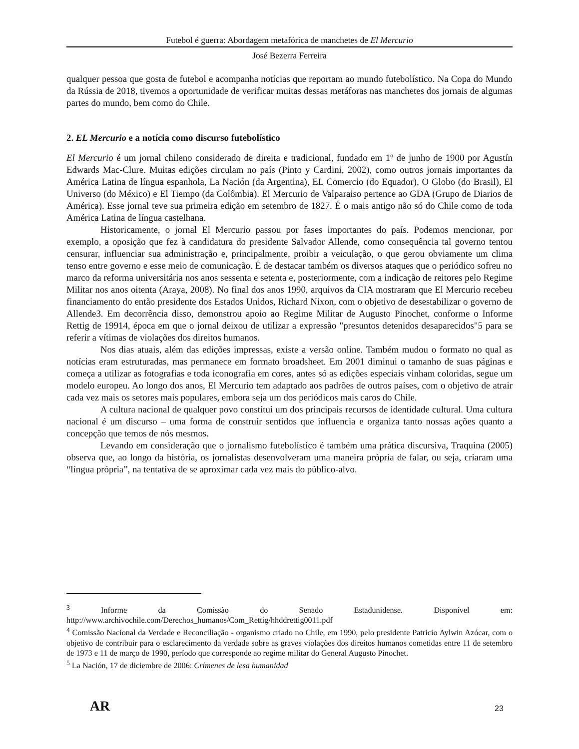Futebol é guerra: Abordagem metafórica de manchetes de El Mercurio
José Bezerra Ferreira
qualquer pessoa que gosta de futebol e acompanha notícias que reportam ao mundo futebolístico. Na Copa do Mundo da Rússia de 2018, tivemos a oportunidade de verificar muitas dessas metáforas nas manchetes dos jornais de algumas partes do mundo, bem como do Chile.
2. EL Mercurio e a notícia como discurso futebolístico
El Mercurio é um jornal chileno considerado de direita e tradicional, fundado em 1º de junho de 1900 por Agustín Edwards Mac-Clure. Muitas edições circulam no país (Pinto y Cardini, 2002), como outros jornais importantes da América Latina de língua espanhola, La Nación (da Argentina), EL Comercio (do Equador), O Globo (do Brasil), El Universo (do México) e El Tiempo (da Colômbia). El Mercurio de Valparaiso pertence ao GDA (Grupo de Diarios de América). Esse jornal teve sua primeira edição em setembro de 1827. É o mais antigo não só do Chile como de toda América Latina de língua castelhana.
Historicamente, o jornal El Mercurio passou por fases importantes do país. Podemos mencionar, por exemplo, a oposição que fez à candidatura do presidente Salvador Allende, como consequência tal governo tentou censurar, influenciar sua administração e, principalmente, proibir a veiculação, o que gerou obviamente um clima tenso entre governo e esse meio de comunicação. É de destacar também os diversos ataques que o periódico sofreu no marco da reforma universitária nos anos sessenta e setenta e, posteriormente, com a indicação de reitores pelo Regime Militar nos anos oitenta (Araya, 2008). No final dos anos 1990, arquivos da CIA mostraram que El Mercurio recebeu financiamento do então presidente dos Estados Unidos, Richard Nixon, com o objetivo de desestabilizar o governo de Allende3. Em decorrência disso, demonstrou apoio ao Regime Militar de Augusto Pinochet, conforme o Informe Rettig de 19914, época em que o jornal deixou de utilizar a expressão "presuntos detenidos desaparecidos"5 para se referir a vítimas de violações dos direitos humanos.
Nos dias atuais, além das edições impressas, existe a versão online. Também mudou o formato no qual as notícias eram estruturadas, mas permanece em formato broadsheet. Em 2001 diminui o tamanho de suas páginas e começa a utilizar as fotografias e toda iconografia em cores, antes só as edições especiais vinham coloridas, segue um modelo europeu. Ao longo dos anos, El Mercurio tem adaptado aos padrões de outros países, com o objetivo de atrair cada vez mais os setores mais populares, embora seja um dos periódicos mais caros do Chile.
A cultura nacional de qualquer povo constitui um dos principais recursos de identidade cultural. Uma cultura nacional é um discurso – uma forma de construir sentidos que influencia e organiza tanto nossas ações quanto a concepção que temos de nós mesmos.
Levando em consideração que o jornalismo futebolístico é também uma prática discursiva, Traquina (2005) observa que, ao longo da história, os jornalistas desenvolveram uma maneira própria de falar, ou seja, criaram uma “língua própria”, na tentativa de se aproximar cada vez mais do público-alvo.
<sup>3</sup> Informe da Comissão do Senado Estadunidense. Disponível em: http://www.archivochile.com/Derechos_humanos/Com_Rettig/hhddrettig0011.pdf
<sup>4</sup> Comissão Nacional da Verdade e Reconciliação - organismo criado no Chile, em 1990, pelo presidente Patricio Aylwin Azócar, com o objetivo de contribuir para o esclarecimento da verdade sobre as graves violações dos direitos humanos cometidas entre 11 de setembro de 1973 e 11 de março de 1990, período que corresponde ao regime militar do General Augusto Pinochet.
<sup>5</sup> La Nación, 17 de diciembre de 2006: Crímenes de lesa humanidad
AR 23